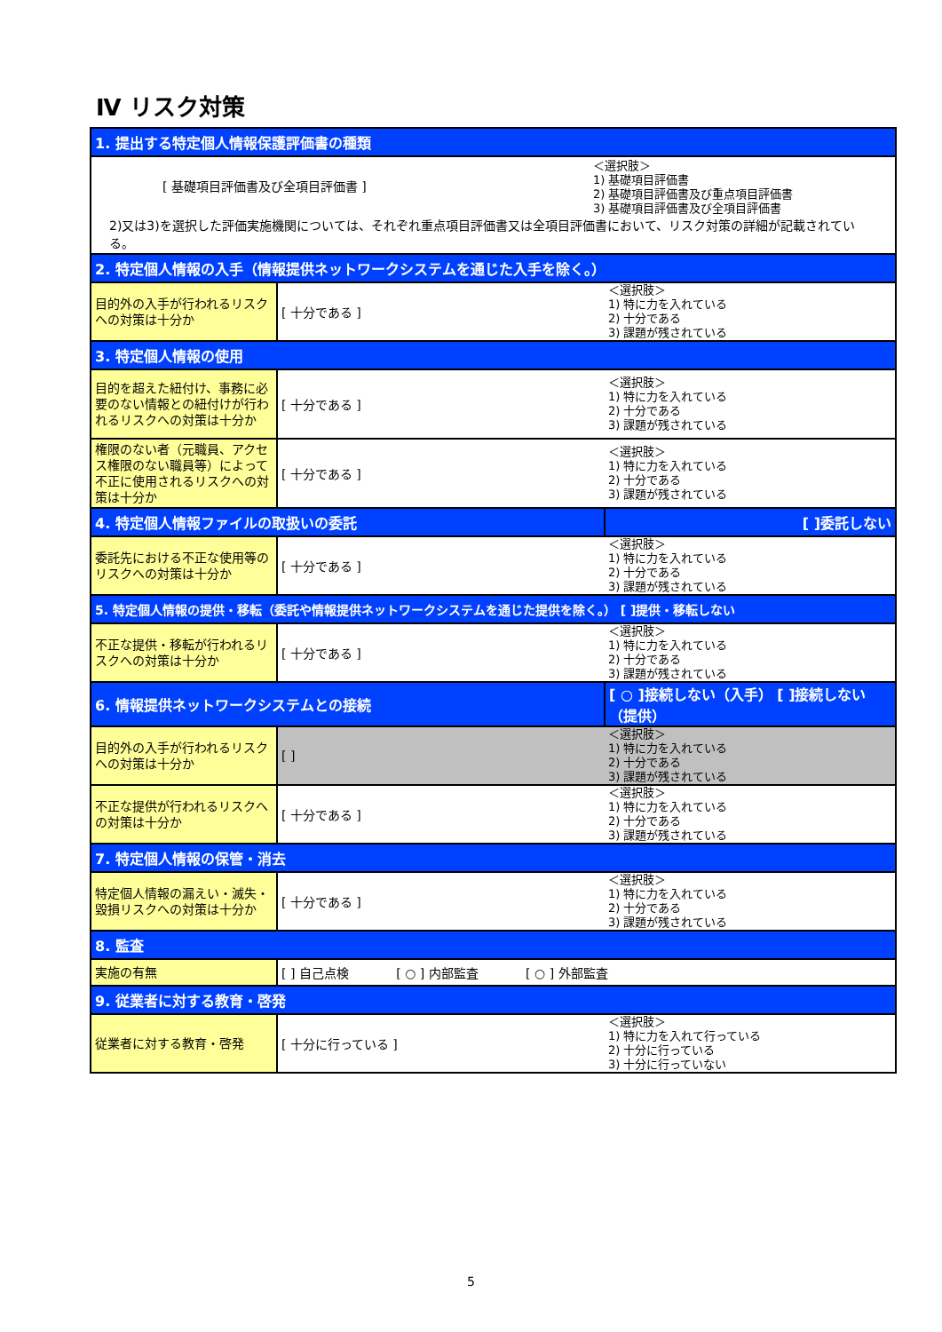Ⅳ リスク対策
| 1. 提出する特定個人情報保護評価書の種類 | | |
| [ 基礎項目評価書及び全項目評価書 ] ＜選択肢＞ 1) 基礎項目評価書 2) 基礎項目評価書及び重点項目評価書 3) 基礎項目評価書及び全項目評価書 2)又は3)を選択した評価実施機関については、それぞれ重点項目評価書又は全項目評価書において、リスク対策の詳細が記載されている。 | | |
| 2. 特定個人情報の入手（情報提供ネットワークシステムを通じた入手を除く。） | | |
| 目的外の入手が行われるリスクへの対策は十分か | [ 十分である ] | ＜選択肢＞ 1) 特に力を入れている 2) 十分である 3) 課題が残されている |
| 3. 特定個人情報の使用 | | |
| 目的を超えた紐付け、事務に必要のない情報との紐付けが行われるリスクへの対策は十分か | [ 十分である ] | ＜選択肢＞ 1) 特に力を入れている 2) 十分である 3) 課題が残されている |
| 権限のない者（元職員、アクセス権限のない職員等）によって不正に使用されるリスクへの対策は十分か | [ 十分である ] | ＜選択肢＞ 1) 特に力を入れている 2) 十分である 3) 課題が残されている |
| 4. 特定個人情報ファイルの取扱いの委託 | | [ ]委託しない |
| 委託先における不正な使用等のリスクへの対策は十分か | [ 十分である ] | ＜選択肢＞ 1) 特に力を入れている 2) 十分である 3) 課題が残されている |
| 5. 特定個人情報の提供・移転（委託や情報提供ネットワークシステムを通じた提供を除く。） [ ]提供・移転しない | | |
| 不正な提供・移転が行われるリスクへの対策は十分か | [ 十分である ] | ＜選択肢＞ 1) 特に力を入れている 2) 十分である 3) 課題が残されている |
| 6. 情報提供ネットワークシステムとの接続 | | [ ○ ]接続しない（入手） [ ]接続しない（提供） |
| 目的外の入手が行われるリスクへの対策は十分か | [ ] | ＜選択肢＞ 1) 特に力を入れている 2) 十分である 3) 課題が残されている |
| 不正な提供が行われるリスクへの対策は十分か | [ 十分である ] | ＜選択肢＞ 1) 特に力を入れている 2) 十分である 3) 課題が残されている |
| 7. 特定個人情報の保管・消去 | | |
| 特定個人情報の漏えい・滅失・毀損リスクへの対策は十分か | [ 十分である ] | ＜選択肢＞ 1) 特に力を入れている 2) 十分である 3) 課題が残されている |
| 8. 監査 | | |
| 実施の有無 | [ ] 自己点検 [ ○ ] 内部監査 [ ○ ] 外部監査 | |
| 9. 従業者に対する教育・啓発 | | |
| 従業者に対する教育・啓発 | [ 十分に行っている ] | ＜選択肢＞ 1) 特に力を入れて行っている 2) 十分に行っている 3) 十分に行っていない |
5